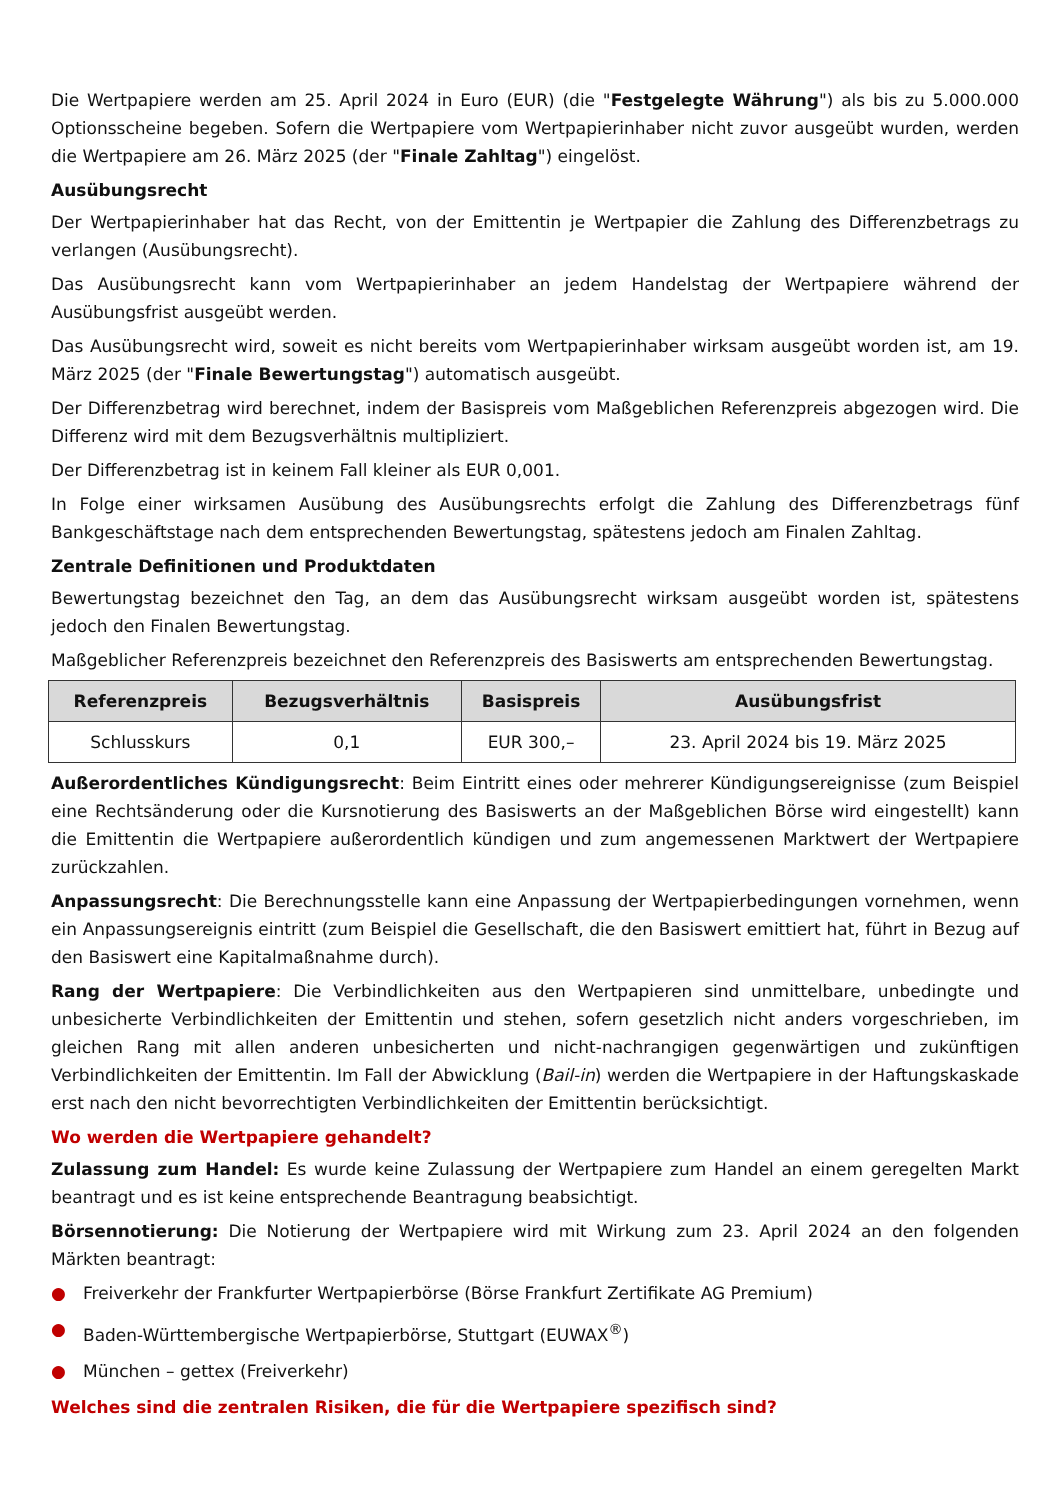Die Wertpapiere werden am 25. April 2024 in Euro (EUR) (die "Festgelegte Währung") als bis zu 5.000.000 Optionsscheine begeben. Sofern die Wertpapiere vom Wertpapierinhaber nicht zuvor ausgeübt wurden, werden die Wertpapiere am 26. März 2025 (der "Finale Zahltag") eingelöst.
Ausübungsrecht
Der Wertpapierinhaber hat das Recht, von der Emittentin je Wertpapier die Zahlung des Differenzbetrags zu verlangen (Ausübungsrecht).
Das Ausübungsrecht kann vom Wertpapierinhaber an jedem Handelstag der Wertpapiere während der Ausübungsfrist ausgeübt werden.
Das Ausübungsrecht wird, soweit es nicht bereits vom Wertpapierinhaber wirksam ausgeübt worden ist, am 19. März 2025 (der "Finale Bewertungstag") automatisch ausgeübt.
Der Differenzbetrag wird berechnet, indem der Basispreis vom Maßgeblichen Referenzpreis abgezogen wird. Die Differenz wird mit dem Bezugsverhältnis multipliziert.
Der Differenzbetrag ist in keinem Fall kleiner als EUR 0,001.
In Folge einer wirksamen Ausübung des Ausübungsrechts erfolgt die Zahlung des Differenzbetrags fünf Bankgeschäftstage nach dem entsprechenden Bewertungstag, spätestens jedoch am Finalen Zahltag.
Zentrale Definitionen und Produktdaten
Bewertungstag bezeichnet den Tag, an dem das Ausübungsrecht wirksam ausgeübt worden ist, spätestens jedoch den Finalen Bewertungstag.
Maßgeblicher Referenzpreis bezeichnet den Referenzpreis des Basiswerts am entsprechenden Bewertungstag.
| Referenzpreis | Bezugsverhältnis | Basispreis | Ausübungsfrist |
| --- | --- | --- | --- |
| Schlusskurs | 0,1 | EUR 300,– | 23. April 2024 bis 19. März 2025 |
Außerordentliches Kündigungsrecht: Beim Eintritt eines oder mehrerer Kündigungsereignisse (zum Beispiel eine Rechtsänderung oder die Kursnotierung des Basiswerts an der Maßgeblichen Börse wird eingestellt) kann die Emittentin die Wertpapiere außerordentlich kündigen und zum angemessenen Marktwert der Wertpapiere zurückzahlen.
Anpassungsrecht: Die Berechnungsstelle kann eine Anpassung der Wertpapierbedingungen vornehmen, wenn ein Anpassungsereignis eintritt (zum Beispiel die Gesellschaft, die den Basiswert emittiert hat, führt in Bezug auf den Basiswert eine Kapitalmaßnahme durch).
Rang der Wertpapiere: Die Verbindlichkeiten aus den Wertpapieren sind unmittelbare, unbedingte und unbesicherte Verbindlichkeiten der Emittentin und stehen, sofern gesetzlich nicht anders vorgeschrieben, im gleichen Rang mit allen anderen unbesicherten und nicht-nachrangigen gegenwärtigen und zukünftigen Verbindlichkeiten der Emittentin. Im Fall der Abwicklung (Bail-in) werden die Wertpapiere in der Haftungskaskade erst nach den nicht bevorrechtigten Verbindlichkeiten der Emittentin berücksichtigt.
Wo werden die Wertpapiere gehandelt?
Zulassung zum Handel: Es wurde keine Zulassung der Wertpapiere zum Handel an einem geregelten Markt beantragt und es ist keine entsprechende Beantragung beabsichtigt.
Börsennotierung: Die Notierung der Wertpapiere wird mit Wirkung zum 23. April 2024 an den folgenden Märkten beantragt:
● Freiverkehr der Frankfurter Wertpapierbörse (Börse Frankfurt Zertifikate AG Premium)
● Baden-Württembergische Wertpapierbörse, Stuttgart (EUWAX<sup>®</sup>)
● München – gettex (Freiverkehr)
Welches sind die zentralen Risiken, die für die Wertpapiere spezifisch sind?